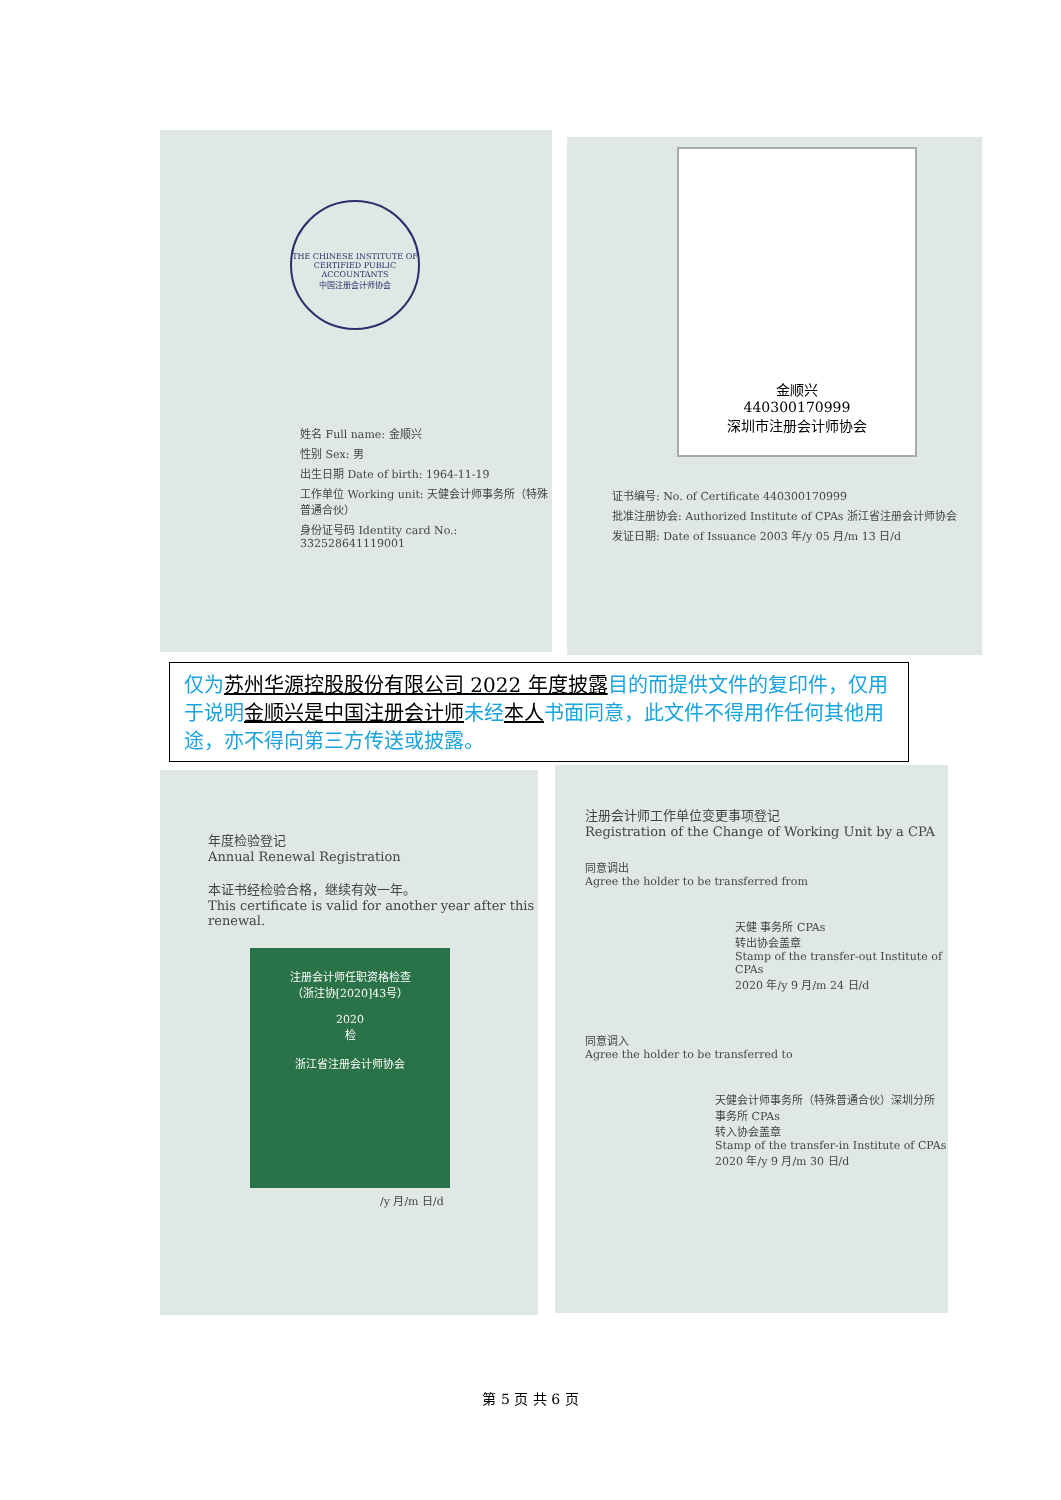THE CHINESE INSTITUTE OF CERTIFIED PUBLIC ACCOUNTANTS
中国注册会计师协会
姓名 Full name: 金顺兴
性别 Sex: 男
出生日期 Date of birth: 1964-11-19
工作单位 Working unit: 天健会计师事务所（特殊普通合伙）
身份证号码 Identity card No.: 332528641119001
金顺兴
440300170999
深圳市注册会计师协会
证书编号: No. of Certificate 440300170999
批准注册协会: Authorized Institute of CPAs 浙江省注册会计师协会
发证日期: Date of Issuance 2003 年/y 05 月/m 13 日/d
仅为苏州华源控股股份有限公司 2022 年度披露目的而提供文件的复印件，仅用于说明金顺兴是中国注册会计师未经本人书面同意，此文件不得用作任何其他用途，亦不得向第三方传送或披露。
年度检验登记
Annual Renewal Registration
本证书经检验合格，继续有效一年。
This certificate is valid for another year after this renewal.
注册会计师任职资格检查
（浙注协[2020]43号）
2020
检
浙江省注册会计师协会
/y 月/m 日/d
注册会计师工作单位变更事项登记
Registration of the Change of Working Unit by a CPA
同意调出
Agree the holder to be transferred from
天健 事务所 CPAs
转出协会盖章
Stamp of the transfer-out Institute of CPAs
2020 年/y 9 月/m 24 日/d
同意调入
Agree the holder to be transferred to
天健会计师事务所（特殊普通合伙）深圳分所 事务所 CPAs
转入协会盖章
Stamp of the transfer-in Institute of CPAs
2020 年/y 9 月/m 30 日/d
第 5 页 共 6 页